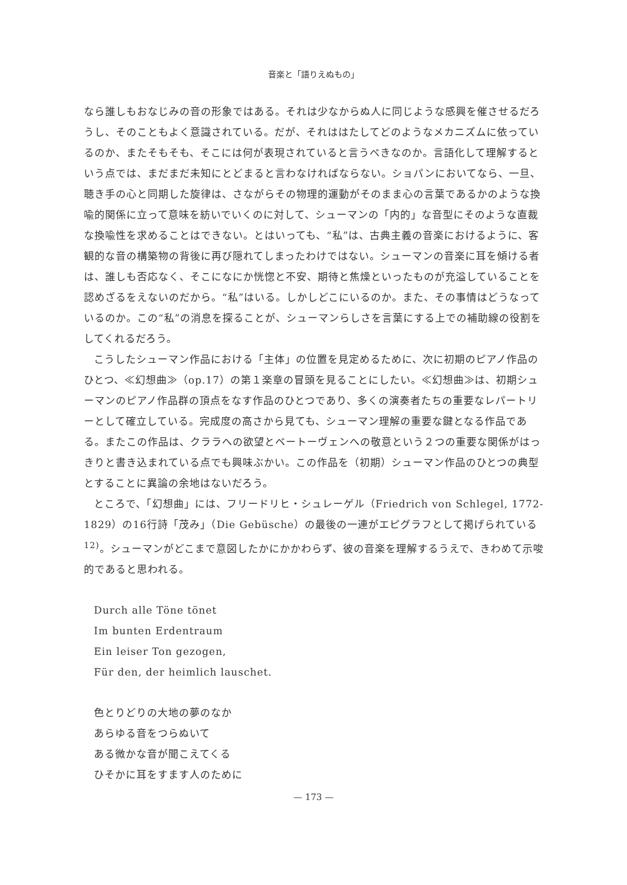音楽と「語りえぬもの」
なら誰しもおなじみの音の形象ではある。それは少なからぬ人に同じような感興を催させるだろうし、そのこともよく意識されている。だが、それははたしてどのようなメカニズムに依っているのか、またそもそも、そこには何が表現されていると言うべきなのか。言語化して理解するという点では、まだまだ未知にとどまると言わなければならない。ショパンにおいてなら、一旦、聴き手の心と同期した旋律は、さながらその物理的運動がそのまま心の言葉であるかのような換喩的関係に立って意味を紡いでいくのに対して、シューマンの「内的」な音型にそのような直裁な換喩性を求めることはできない。とはいっても、“私”は、古典主義の音楽におけるように、客観的な音の構築物の背後に再び隠れてしまったわけではない。シューマンの音楽に耳を傾ける者は、誰しも否応なく、そこになにか恍惚と不安、期待と焦燥といったものが充溢していることを認めざるをえないのだから。“私”はいる。しかしどこにいるのか。また、その事情はどうなっているのか。この“私”の消息を探ることが、シューマンらしさを言葉にする上での補助線の役割をしてくれるだろう。
こうしたシューマン作品における「主体」の位置を見定めるために、次に初期のピアノ作品のひとつ、≪幻想曲≫（op.17）の第１楽章の冒頭を見ることにしたい。≪幻想曲≫は、初期シューマンのピアノ作品群の頂点をなす作品のひとつであり、多くの演奏者たちの重要なレパートリーとして確立している。完成度の高さから見ても、シューマン理解の重要な鍵となる作品である。またこの作品は、クララへの欲望とベートーヴェンへの敬意という２つの重要な関係がはっきりと書き込まれている点でも興味ぶかい。この作品を（初期）シューマン作品のひとつの典型とすることに異論の余地はないだろう。
ところで、「幻想曲」には、フリードリヒ・シュレーゲル（Friedrich von Schlegel, 1772-1829）の16行詩「茂み」（Die Gebüsche）の最後の一連がエピグラフとして掲げられている<sup>12)</sup>。シューマンがどこまで意図したかにかかわらず、彼の音楽を理解するうえで、きわめて示唆的であると思われる。
Durch alle Töne tönet
Im bunten Erdentraum
Ein leiser Ton gezogen,
Für den, der heimlich lauschet.
色とりどりの大地の夢のなか
あらゆる音をつらぬいて
ある微かな音が聞こえてくる
ひそかに耳をすます人のために
— 173 —